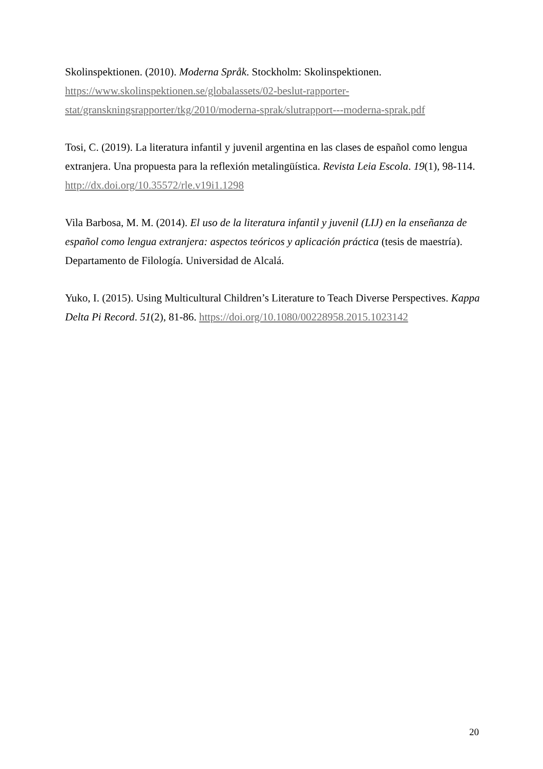Skolinspektionen. (2010). Moderna Språk. Stockholm: Skolinspektionen. https://www.skolinspektionen.se/globalassets/02-beslut-rapporter-stat/granskningsrapporter/tkg/2010/moderna-sprak/slutrapport---moderna-sprak.pdf
Tosi, C. (2019). La literatura infantil y juvenil argentina en las clases de español como lengua extranjera. Una propuesta para la reflexión metalingüística. Revista Leia Escola. 19(1), 98-114. http://dx.doi.org/10.35572/rle.v19i1.1298
Vila Barbosa, M. M. (2014). El uso de la literatura infantil y juvenil (LIJ) en la enseñanza de español como lengua extranjera: aspectos teóricos y aplicación práctica (tesis de maestría). Departamento de Filología. Universidad de Alcalá.
Yuko, I. (2015). Using Multicultural Children’s Literature to Teach Diverse Perspectives. Kappa Delta Pi Record. 51(2), 81-86. https://doi.org/10.1080/00228958.2015.1023142
20